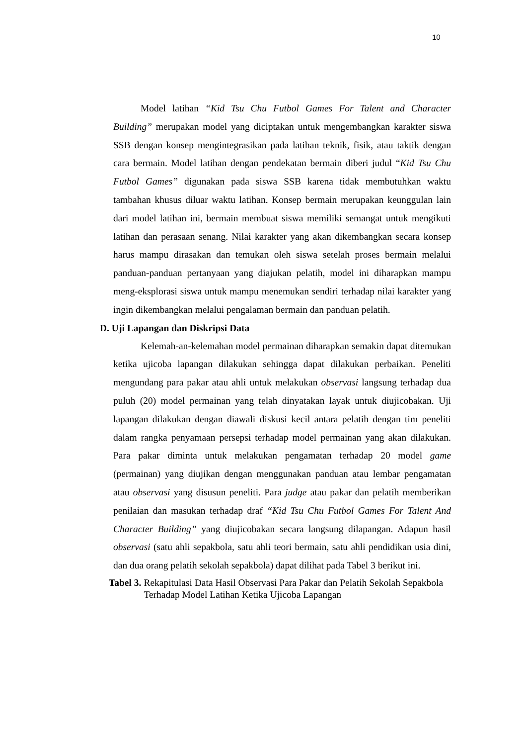10
Model latihan “Kid Tsu Chu Futbol Games For Talent and Character Building” merupakan model yang diciptakan untuk mengembangkan karakter siswa SSB dengan konsep mengintegrasikan pada latihan teknik, fisik, atau taktik dengan cara bermain. Model latihan dengan pendekatan bermain diberi judul “Kid Tsu Chu Futbol Games” digunakan pada siswa SSB karena tidak membutuhkan waktu tambahan khusus diluar waktu latihan. Konsep bermain merupakan keunggulan lain dari model latihan ini, bermain membuat siswa memiliki semangat untuk mengikuti latihan dan perasaan senang. Nilai karakter yang akan dikembangkan secara konsep harus mampu dirasakan dan temukan oleh siswa setelah proses bermain melalui panduan-panduan pertanyaan yang diajukan pelatih, model ini diharapkan mampu meng-eksplorasi siswa untuk mampu menemukan sendiri terhadap nilai karakter yang ingin dikembangkan melalui pengalaman bermain dan panduan pelatih.
D. Uji Lapangan dan Diskripsi Data
Kelemah-an-kelemahan model permainan diharapkan semakin dapat ditemukan ketika ujicoba lapangan dilakukan sehingga dapat dilakukan perbaikan. Peneliti mengundang para pakar atau ahli untuk melakukan observasi langsung terhadap dua puluh (20) model permainan yang telah dinyatakan layak untuk diujicobakan. Uji lapangan dilakukan dengan diawali diskusi kecil antara pelatih dengan tim peneliti dalam rangka penyamaan persepsi terhadap model permainan yang akan dilakukan. Para pakar diminta untuk melakukan pengamatan terhadap 20 model game (permainan) yang diujikan dengan menggunakan panduan atau lembar pengamatan atau observasi yang disusun peneliti. Para judge atau pakar dan pelatih memberikan penilaian dan masukan terhadap draf “Kid Tsu Chu Futbol Games For Talent And Character Building” yang diujicobakan secara langsung dilapangan. Adapun hasil observasi (satu ahli sepakbola, satu ahli teori bermain, satu ahli pendidikan usia dini, dan dua orang pelatih sekolah sepakbola) dapat dilihat pada Tabel 3 berikut ini.
Tabel 3. Rekapitulasi Data Hasil Observasi Para Pakar dan Pelatih Sekolah Sepakbola Terhadap Model Latihan Ketika Ujicoba Lapangan